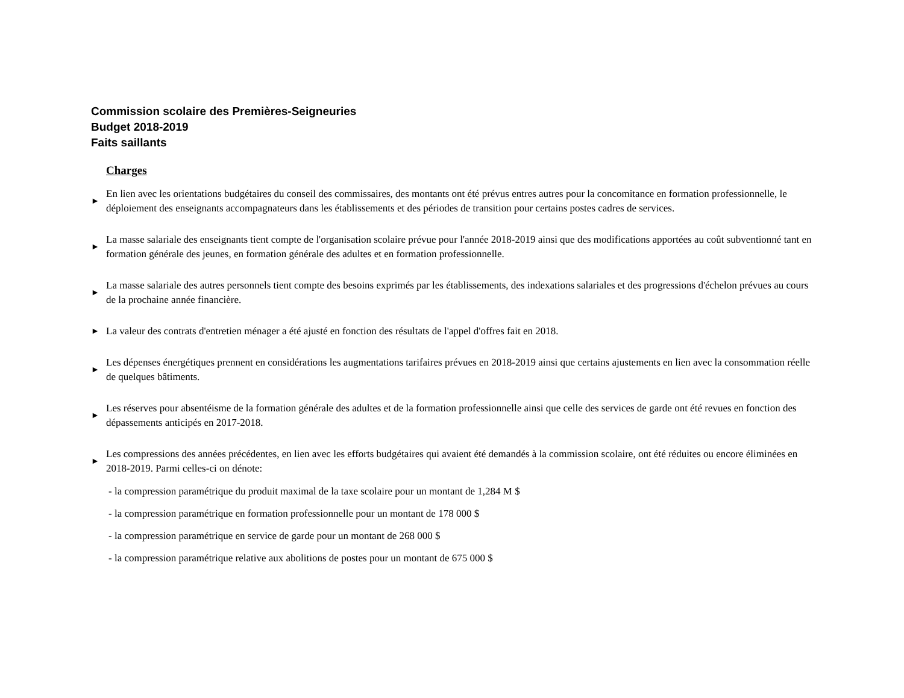Commission scolaire des Premières-Seigneuries
Budget 2018-2019
Faits saillants
Charges
► En lien avec les orientations budgétaires du conseil des commissaires, des montants ont été prévus entres autres pour la concomitance en formation professionnelle, le déploiement des enseignants accompagnateurs dans les établissements et des périodes de transition pour certains postes cadres de services.
► La masse salariale des enseignants tient compte de l'organisation scolaire prévue pour l'année 2018-2019 ainsi que des modifications apportées au coût subventionné tant en formation générale des jeunes, en formation générale des adultes et en formation professionnelle.
► La masse salariale des autres personnels tient compte des besoins exprimés par les établissements, des indexations salariales et des progressions d'échelon prévues au cours de la prochaine année financière.
► La valeur des contrats d'entretien ménager a été ajusté en fonction des résultats de l'appel d'offres fait en 2018.
► Les dépenses énergétiques prennent en considérations les augmentations tarifaires prévues en 2018-2019 ainsi que certains ajustements en lien avec la consommation réelle de quelques bâtiments.
► Les réserves pour absentéisme de la formation générale des adultes et de la formation professionnelle ainsi que celle des services de garde ont été revues en fonction des dépassements anticipés en 2017-2018.
► Les compressions des années précédentes, en lien avec les efforts budgétaires qui avaient été demandés à la commission scolaire, ont été réduites ou encore éliminées en 2018-2019. Parmi celles-ci on dénote:
- la compression paramétrique du produit maximal de la taxe scolaire pour un montant de 1,284 M $
- la compression paramétrique en formation professionnelle pour un montant de 178 000 $
- la compression paramétrique en service de garde pour un montant de 268 000 $
- la compression paramétrique relative aux abolitions de postes pour un montant de 675 000 $